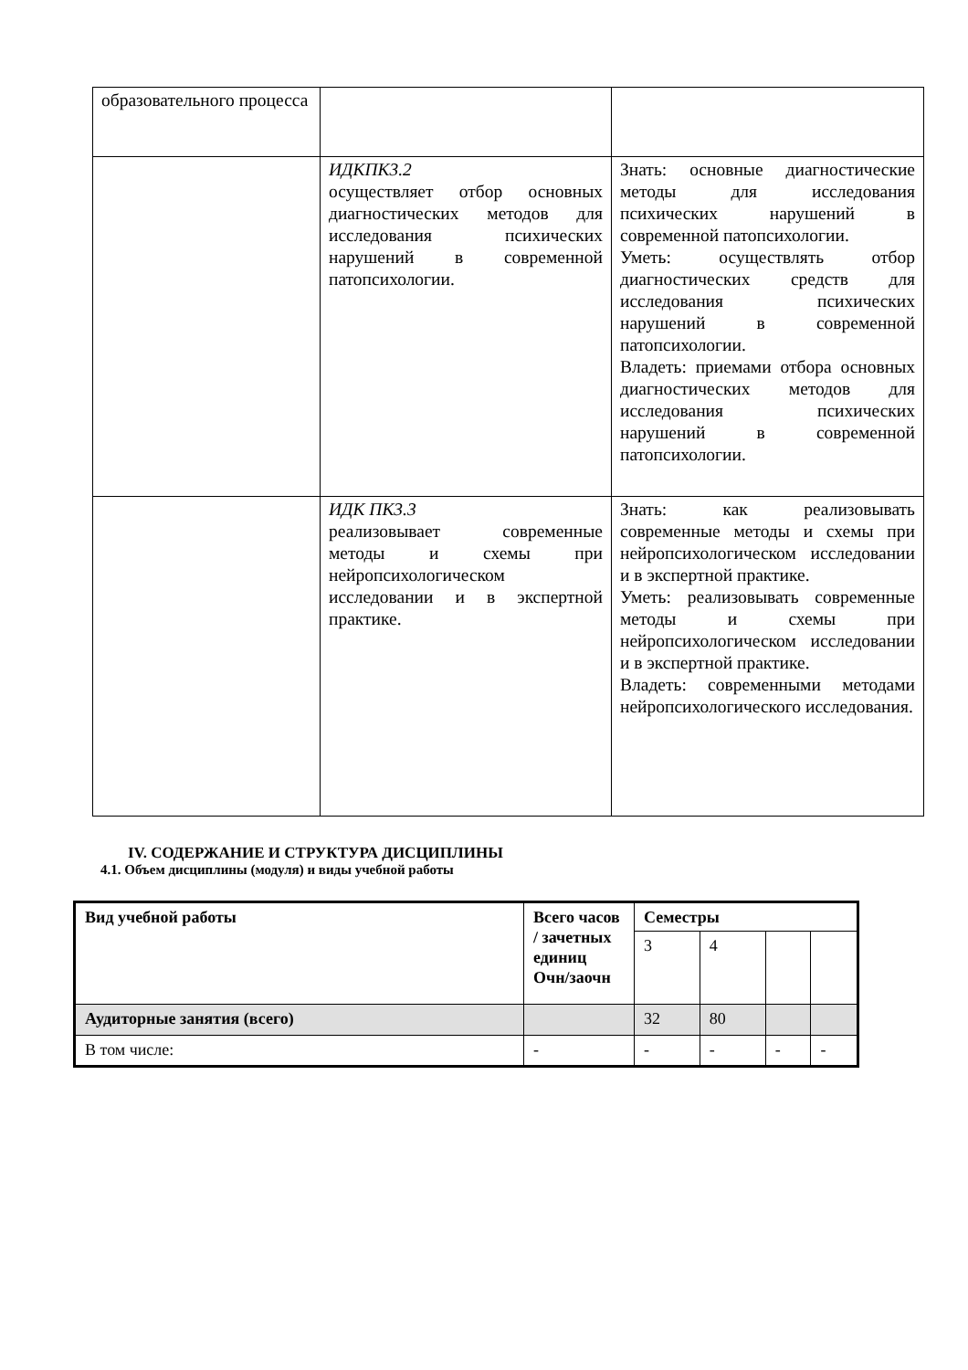| образовательного процесса | | |
| | ИДКПК3.2 осуществляет отбор основных диагностических методов для исследования психических нарушений в современной патопсихологии. | Знать: основные диагностические методы для исследования психических нарушений в современной патопсихологии. Уметь: осуществлять отбор диагностических средств для исследования психических нарушений в современной патопсихологии. Владеть: приемами отбора основных диагностических методов для исследования психических нарушений в современной патопсихологии. |
| | ИДК ПК3.3 реализовывает современные методы и схемы при нейропсихологическом исследовании и в экспертной практике. | Знать: как реализовывать современные методы и схемы при нейропсихологическом исследовании и в экспертной практике. Уметь: реализовывать современные методы и схемы при нейропсихологическом исследовании и в экспертной практике. Владеть: современными методами нейропсихологического исследования. |
IV. СОДЕРЖАНИЕ И СТРУКТУРА ДИСЦИПЛИНЫ
4.1. Объем дисциплины (модуля) и виды учебной работы
| Вид учебной работы | Всего часов / зачетных единиц Очн/заочн | Семестры | | | |
| --- | --- | --- | --- | --- | --- |
| | | 3 | 4 | | |
| Аудиторные занятия (всего) | | 32 | 80 | | |
| В том числе: | - | - | - | - | - |